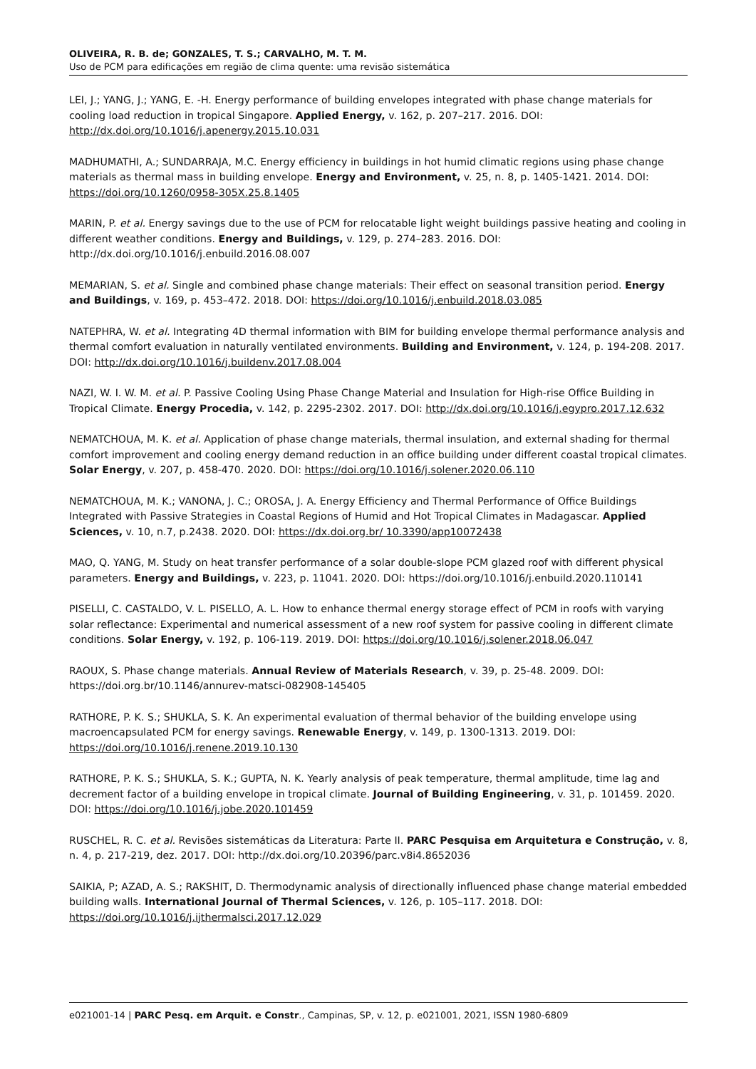OLIVEIRA, R. B. de; GONZALES, T. S.; CARVALHO, M. T. M.
Uso de PCM para edificações em região de clima quente: uma revisão sistemática
LEI, J.; YANG, J.; YANG, E. -H. Energy performance of building envelopes integrated with phase change materials for cooling load reduction in tropical Singapore. Applied Energy, v. 162, p. 207–217. 2016. DOI: http://dx.doi.org/10.1016/j.apenergy.2015.10.031
MADHUMATHI, A.; SUNDARRAJA, M.C. Energy efficiency in buildings in hot humid climatic regions using phase change materials as thermal mass in building envelope. Energy and Environment, v. 25, n. 8, p. 1405-1421. 2014. DOI: https://doi.org/10.1260/0958-305X.25.8.1405
MARIN, P. et al. Energy savings due to the use of PCM for relocatable light weight buildings passive heating and cooling in different weather conditions. Energy and Buildings, v. 129, p. 274–283. 2016. DOI: http://dx.doi.org/10.1016/j.enbuild.2016.08.007
MEMARIAN, S. et al. Single and combined phase change materials: Their effect on seasonal transition period. Energy and Buildings, v. 169, p. 453–472. 2018. DOI: https://doi.org/10.1016/j.enbuild.2018.03.085
NATEPHRA, W. et al. Integrating 4D thermal information with BIM for building envelope thermal performance analysis and thermal comfort evaluation in naturally ventilated environments. Building and Environment, v. 124, p. 194-208. 2017. DOI: http://dx.doi.org/10.1016/j.buildenv.2017.08.004
NAZI, W. I. W. M. et al. P. Passive Cooling Using Phase Change Material and Insulation for High-rise Office Building in Tropical Climate. Energy Procedia, v. 142, p. 2295-2302. 2017. DOI: http://dx.doi.org/10.1016/j.egypro.2017.12.632
NEMATCHOUA, M. K. et al. Application of phase change materials, thermal insulation, and external shading for thermal comfort improvement and cooling energy demand reduction in an office building under different coastal tropical climates. Solar Energy, v. 207, p. 458-470. 2020. DOI: https://doi.org/10.1016/j.solener.2020.06.110
NEMATCHOUA, M. K.; VANONA, J. C.; OROSA, J. A. Energy Efficiency and Thermal Performance of Office Buildings Integrated with Passive Strategies in Coastal Regions of Humid and Hot Tropical Climates in Madagascar. Applied Sciences, v. 10, n.7, p.2438. 2020. DOI: https://dx.doi.org.br/ 10.3390/app10072438
MAO, Q. YANG, M. Study on heat transfer performance of a solar double-slope PCM glazed roof with different physical parameters. Energy and Buildings, v. 223, p. 11041. 2020. DOI: https://doi.org/10.1016/j.enbuild.2020.110141
PISELLI, C. CASTALDO, V. L. PISELLO, A. L. How to enhance thermal energy storage effect of PCM in roofs with varying solar reflectance: Experimental and numerical assessment of a new roof system for passive cooling in different climate conditions. Solar Energy, v. 192, p. 106-119. 2019. DOI: https://doi.org/10.1016/j.solener.2018.06.047
RAOUX, S. Phase change materials. Annual Review of Materials Research, v. 39, p. 25-48. 2009. DOI: https://doi.org.br/10.1146/annurev-matsci-082908-145405
RATHORE, P. K. S.; SHUKLA, S. K. An experimental evaluation of thermal behavior of the building envelope using macroencapsulated PCM for energy savings. Renewable Energy, v. 149, p. 1300-1313. 2019. DOI: https://doi.org/10.1016/j.renene.2019.10.130
RATHORE, P. K. S.; SHUKLA, S. K.; GUPTA, N. K. Yearly analysis of peak temperature, thermal amplitude, time lag and decrement factor of a building envelope in tropical climate. Journal of Building Engineering, v. 31, p. 101459. 2020. DOI: https://doi.org/10.1016/j.jobe.2020.101459
RUSCHEL, R. C. et al. Revisões sistemáticas da Literatura: Parte II. PARC Pesquisa em Arquitetura e Construção, v. 8, n. 4, p. 217-219, dez. 2017. DOI: http://dx.doi.org/10.20396/parc.v8i4.8652036
SAIKIA, P; AZAD, A. S.; RAKSHIT, D. Thermodynamic analysis of directionally influenced phase change material embedded building walls. International Journal of Thermal Sciences, v. 126, p. 105–117. 2018. DOI: https://doi.org/10.1016/j.ijthermalsci.2017.12.029
e021001-14 | PARC Pesq. em Arquit. e Constr., Campinas, SP, v. 12, p. e021001, 2021, ISSN 1980-6809